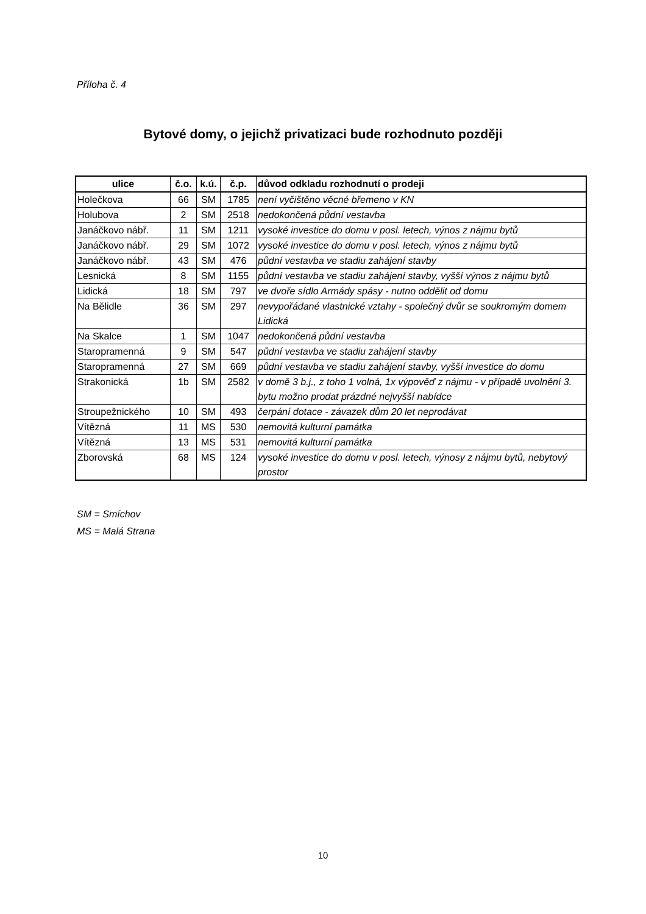Příloha č. 4
Bytové domy, o jejichž privatizaci bude rozhodnuto později
| ulice | č.o. | k.ú. | č.p. | důvod odkladu rozhodnutí o prodeji |
| --- | --- | --- | --- | --- |
| Holečkova | 66 | SM | 1785 | není vyčištěno věcné břemeno v KN |
| Holubova | 2 | SM | 2518 | nedokončená půdní vestavba |
| Janáčkovo nábř. | 11 | SM | 1211 | vysoké investice do domu v posl. letech, výnos z nájmu bytů |
| Janáčkovo nábř. | 29 | SM | 1072 | vysoké investice do domu v posl. letech, výnos z nájmu bytů |
| Janáčkovo nábř. | 43 | SM | 476 | půdní vestavba ve stadiu zahájení stavby |
| Lesnická | 8 | SM | 1155 | půdní vestavba ve stadiu zahájení stavby, vyšší výnos z nájmu bytů |
| Lidická | 18 | SM | 797 | ve dvoře sídlo Armády spásy - nutno oddělit od domu |
| Na Bělidle | 36 | SM | 297 | nevypořádané vlastnické vztahy - společný dvůr se soukromým domem Lidická |
| Na Skalce | 1 | SM | 1047 | nedokončená půdní vestavba |
| Staropramenná | 9 | SM | 547 | půdní vestavba ve stadiu zahájení stavby |
| Staropramenná | 27 | SM | 669 | půdní vestavba ve stadiu zahájení stavby, vyšší investice do domu |
| Strakonická | 1b | SM | 2582 | v domě 3 b.j., z toho 1 volná, 1x výpověď z nájmu - v případě uvolnění 3. bytu možno prodat prázdné nejvyšší nabídce |
| Stroupežnického | 10 | SM | 493 | čerpání dotace - závazek dům 20 let neprodávat |
| Vítězná | 11 | MS | 530 | nemovitá kulturní památka |
| Vítězná | 13 | MS | 531 | nemovitá kulturní památka |
| Zborovská | 68 | MS | 124 | vysoké investice do domu v posl. letech, výnosy z nájmu bytů, nebytový prostor |
SM = Smíchov
MS = Malá Strana
10